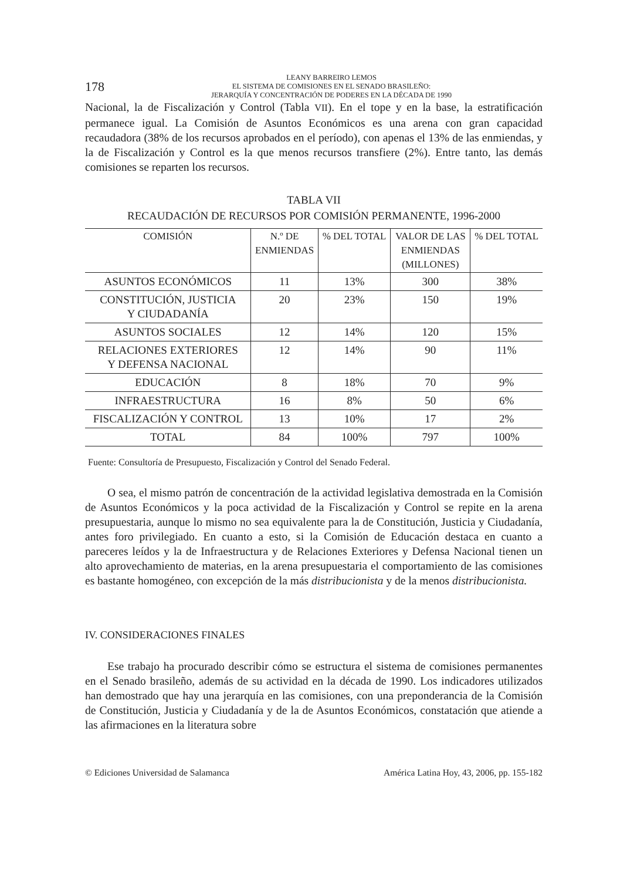178
LEANY BARREIRO LEMOS
EL SISTEMA DE COMISIONES EN EL SENADO BRASILEÑO:
JERARQUÍA Y CONCENTRACIÓN DE PODERES EN LA DÉCADA DE 1990
Nacional, la de Fiscalización y Control (Tabla VII). En el tope y en la base, la estratificación permanece igual. La Comisión de Asuntos Económicos es una arena con gran capacidad recaudadora (38% de los recursos aprobados en el período), con apenas el 13% de las enmiendas, y la de Fiscalización y Control es la que menos recursos transfiere (2%). Entre tanto, las demás comisiones se reparten los recursos.
TABLA VII
RECAUDACIÓN DE RECURSOS POR COMISIÓN PERMANENTE, 1996-2000
| COMISIÓN | N.º DE ENMIENDAS | % DEL TOTAL | VALOR DE LAS ENMIENDAS (MILLONES) | % DEL TOTAL |
| --- | --- | --- | --- | --- |
| ASUNTOS ECONÓMICOS | 11 | 13% | 300 | 38% |
| CONSTITUCIÓN, JUSTICIA Y CIUDADANÍA | 20 | 23% | 150 | 19% |
| ASUNTOS SOCIALES | 12 | 14% | 120 | 15% |
| RELACIONES EXTERIORES Y DEFENSA NACIONAL | 12 | 14% | 90 | 11% |
| EDUCACIÓN | 8 | 18% | 70 | 9% |
| INFRAESTRUCTURA | 16 | 8% | 50 | 6% |
| FISCALIZACIÓN Y CONTROL | 13 | 10% | 17 | 2% |
| TOTAL | 84 | 100% | 797 | 100% |
Fuente: Consultoría de Presupuesto, Fiscalización y Control del Senado Federal.
O sea, el mismo patrón de concentración de la actividad legislativa demostrada en la Comisión de Asuntos Económicos y la poca actividad de la Fiscalización y Control se repite en la arena presupuestaria, aunque lo mismo no sea equivalente para la de Constitución, Justicia y Ciudadanía, antes foro privilegiado. En cuanto a esto, si la Comisión de Educación destaca en cuanto a pareceres leídos y la de Infraestructura y de Relaciones Exteriores y Defensa Nacional tienen un alto aprovechamiento de materias, en la arena presupuestaria el comportamiento de las comisiones es bastante homogéneo, con excepción de la más distribucionista y de la menos distribucionista.
IV. CONSIDERACIONES FINALES
Ese trabajo ha procurado describir cómo se estructura el sistema de comisiones permanentes en el Senado brasileño, además de su actividad en la década de 1990. Los indicadores utilizados han demostrado que hay una jerarquía en las comisiones, con una preponderancia de la Comisión de Constitución, Justicia y Ciudadanía y de la de Asuntos Económicos, constatación que atiende a las afirmaciones en la literatura sobre
© Ediciones Universidad de Salamanca América Latina Hoy, 43, 2006, pp. 155-182